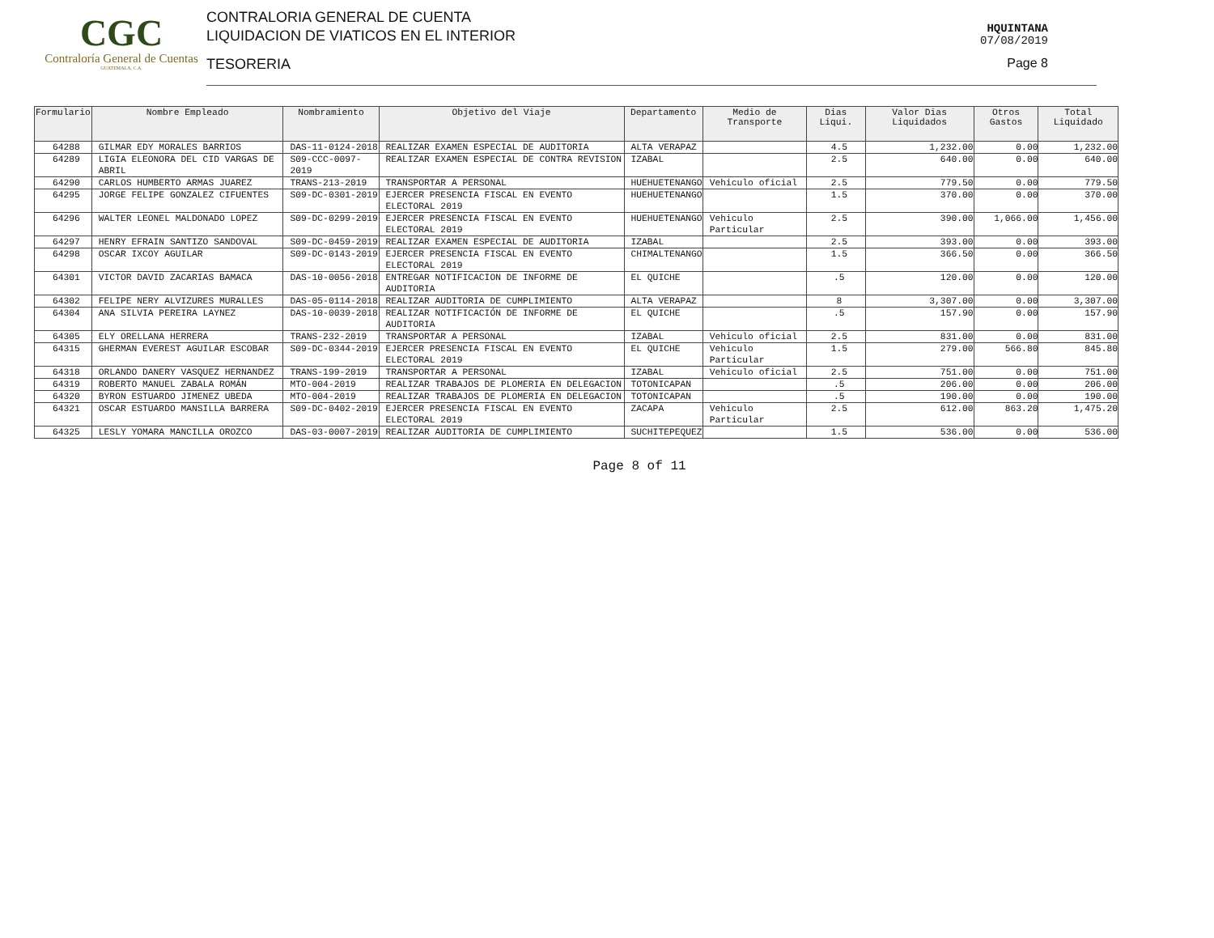CGC
Contraloría General de Cuentas
GUATEMALA, C.A.
CONTRALORIA GENERAL DE CUENTA
LIQUIDACION DE VIATICOS EN EL INTERIOR
TESORERIA
HQUINTANA
07/08/2019
Page 8
| Formulario | Nombre Empleado | Nombramiento | Objetivo del Viaje | Departamento | Medio de Transporte | Dias Liqui. | Valor Dias Liquidados | Otros Gastos | Total Liquidado |
| --- | --- | --- | --- | --- | --- | --- | --- | --- | --- |
| 64288 | GILMAR EDY MORALES BARRIOS | DAS-11-0124-2018 | REALIZAR EXAMEN ESPECIAL DE AUDITORIA | ALTA VERAPAZ | | 4.5 | 1,232.00 | 0.00 | 1,232.00 |
| 64289 | LIGIA ELEONORA DEL CID VARGAS DE ABRIL | S09-CCC-0097-2019 | REALIZAR EXAMEN ESPECIAL DE CONTRA REVISION | IZABAL | | 2.5 | 640.00 | 0.00 | 640.00 |
| 64290 | CARLOS HUMBERTO ARMAS JUAREZ | TRANS-213-2019 | TRANSPORTAR A PERSONAL | HUEHUETENANGO | Vehiculo oficial | 2.5 | 779.50 | 0.00 | 779.50 |
| 64295 | JORGE FELIPE GONZALEZ CIFUENTES | S09-DC-0301-2019 | EJERCER PRESENCIA FISCAL EN EVENTO ELECTORAL 2019 | HUEHUETENANGO | | 1.5 | 370.00 | 0.00 | 370.00 |
| 64296 | WALTER LEONEL MALDONADO LOPEZ | S09-DC-0299-2019 | EJERCER PRESENCIA FISCAL EN EVENTO ELECTORAL 2019 | HUEHUETENANGO | Vehiculo Particular | 2.5 | 390.00 | 1,066.00 | 1,456.00 |
| 64297 | HENRY EFRAIN SANTIZO SANDOVAL | S09-DC-0459-2019 | REALIZAR EXAMEN ESPECIAL DE AUDITORIA | IZABAL | | 2.5 | 393.00 | 0.00 | 393.00 |
| 64298 | OSCAR IXCOY AGUILAR | S09-DC-0143-2019 | EJERCER PRESENCIA FISCAL EN EVENTO ELECTORAL 2019 | CHIMALTENANGO | | 1.5 | 366.50 | 0.00 | 366.50 |
| 64301 | VICTOR DAVID ZACARIAS BAMACA | DAS-10-0056-2018 | ENTREGAR NOTIFICACION DE INFORME DE AUDITORIA | EL QUICHE | | .5 | 120.00 | 0.00 | 120.00 |
| 64302 | FELIPE NERY ALVIZURES MURALLES | DAS-05-0114-2018 | REALIZAR AUDITORIA DE CUMPLIMIENTO | ALTA VERAPAZ | | 8 | 3,307.00 | 0.00 | 3,307.00 |
| 64304 | ANA SILVIA PEREIRA LAYNEZ | DAS-10-0039-2018 | REALIZAR NOTIFICACIÓN DE INFORME DE AUDITORIA | EL QUICHE | | .5 | 157.90 | 0.00 | 157.90 |
| 64305 | ELY ORELLANA HERRERA | TRANS-232-2019 | TRANSPORTAR A PERSONAL | IZABAL | Vehiculo oficial | 2.5 | 831.00 | 0.00 | 831.00 |
| 64315 | GHERMAN EVEREST AGUILAR ESCOBAR | S09-DC-0344-2019 | EJERCER PRESENCIA FISCAL EN EVENTO ELECTORAL 2019 | EL QUICHE | Vehiculo Particular | 1.5 | 279.00 | 566.80 | 845.80 |
| 64318 | ORLANDO DANERY VASQUEZ HERNANDEZ | TRANS-199-2019 | TRANSPORTAR A PERSONAL | IZABAL | Vehiculo oficial | 2.5 | 751.00 | 0.00 | 751.00 |
| 64319 | ROBERTO MANUEL ZABALA ROMÁN | MTO-004-2019 | REALIZAR TRABAJOS DE PLOMERIA EN DELEGACION | TOTONICAPAN | | .5 | 206.00 | 0.00 | 206.00 |
| 64320 | BYRON ESTUARDO JIMENEZ UBEDA | MTO-004-2019 | REALIZAR TRABAJOS DE PLOMERIA EN DELEGACION | TOTONICAPAN | | .5 | 190.00 | 0.00 | 190.00 |
| 64321 | OSCAR ESTUARDO MANSILLA BARRERA | S09-DC-0402-2019 | EJERCER PRESENCIA FISCAL EN EVENTO ELECTORAL 2019 | ZACAPA | Vehiculo Particular | 2.5 | 612.00 | 863.20 | 1,475.20 |
| 64325 | LESLY YOMARA MANCILLA OROZCO | DAS-03-0007-2019 | REALIZAR AUDITORIA DE CUMPLIMIENTO | SUCHITEPEQUEZ | | 1.5 | 536.00 | 0.00 | 536.00 |
Page 8 of 11